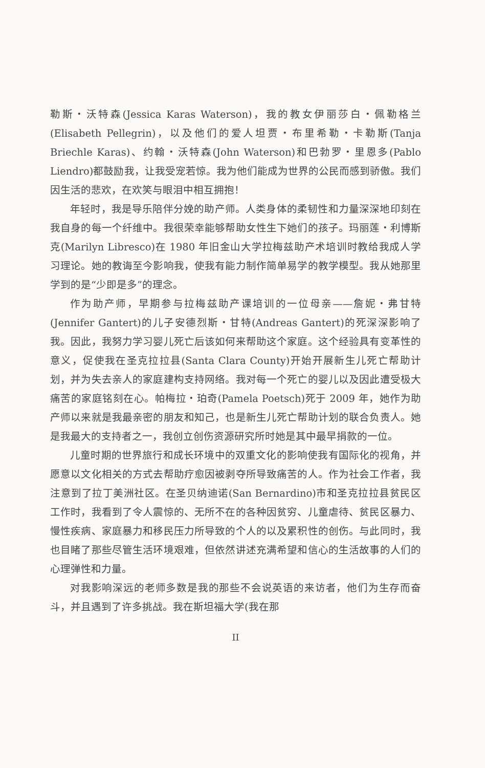勒斯・沃特森(Jessica Karas Waterson)，我的教女伊丽莎白・佩勒格兰(Elisabeth Pellegrin)，以及他们的爱人坦贾・布里希勒・卡勒斯(Tanja Briechle Karas)、约翰・沃特森(John Waterson)和巴勃罗・里恩多(Pablo Liendro)都鼓励我，让我受宠若惊。我为他们能成为世界的公民而感到骄傲。我们因生活的悲欢，在欢笑与眼泪中相互拥抱！
年轻时，我是导乐陪伴分娩的助产师。人类身体的柔韧性和力量深深地印刻在我自身的每一个纤维中。我很荣幸能够帮助女性生下她们的孩子。玛丽莲・利博斯克(Marilyn Libresco)在 1980 年旧金山大学拉梅兹助产术培训时教给我成人学习理论。她的教诲至今影响我，使我有能力制作简单易学的教学模型。我从她那里学到的是“少即是多”的理念。
作为助产师，早期参与拉梅兹助产课培训的一位母亲——詹妮・弗甘特(Jennifer Gantert)的儿子安德烈斯・甘特(Andreas Gantert)的死深深影响了我。因此，我努力学习婴儿死亡后该如何来帮助这个家庭。这个经验具有变革性的意义，促使我在圣克拉拉县(Santa Clara County)开始开展新生儿死亡帮助计划，并为失去亲人的家庭建构支持网络。我对每一个死亡的婴儿以及因此遭受极大痛苦的家庭铭刻在心。帕梅拉・珀奇(Pamela Poetsch)死于 2009 年，她作为助产师以来就是我最亲密的朋友和知己，也是新生儿死亡帮助计划的联合负责人。她是我最大的支持者之一，我创立创伤资源研究所时她是其中最早捐款的一位。
儿童时期的世界旅行和成长环境中的双重文化的影响使我有国际化的视角，并愿意以文化相关的方式去帮助疗愈因被剥夺所导致痛苦的人。作为社会工作者，我注意到了拉丁美洲社区。在圣贝纳迪诺(San Bernardino)市和圣克拉拉县贫民区工作时，我看到了令人震惊的、无所不在的各种因贫穷、儿童虐待、贫民区暴力、慢性疾病、家庭暴力和移民压力所导致的个人的以及累积性的创伤。与此同时，我也目睹了那些尽管生活环境艰难，但依然讲述充满希望和信心的生活故事的人们的心理弹性和力量。
对我影响深远的老师多数是我的那些不会说英语的来访者，他们为生存而奋斗，并且遇到了许多挑战。我在斯坦福大学(我在那
II